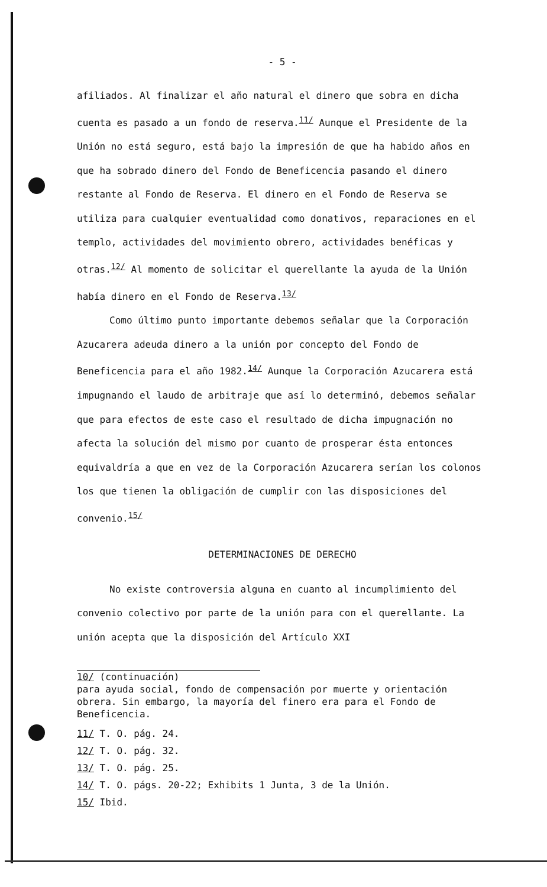- 5 -
afiliados. Al finalizar el año natural el dinero que sobra en dicha cuenta es pasado a un fondo de reserva.<sup>11/</sup> Aunque el Presidente de la Unión no está seguro, está bajo la impresión de que ha habido años en que ha sobrado dinero del Fondo de Beneficencia pasando el dinero restante al Fondo de Reserva. El dinero en el Fondo de Reserva se utiliza para cualquier eventualidad como donativos, reparaciones en el templo, actividades del movimiento obrero, actividades benéficas y otras.<sup>12/</sup> Al momento de solicitar el querellante la ayuda de la Unión había dinero en el Fondo de Reserva.<sup>13/</sup>
Como último punto importante debemos señalar que la Corporación Azucarera adeuda dinero a la unión por concepto del Fondo de Beneficencia para el año 1982.<sup>14/</sup> Aunque la Corporación Azucarera está impugnando el laudo de arbitraje que así lo determinó, debemos señalar que para efectos de este caso el resultado de dicha impugnación no afecta la solución del mismo por cuanto de prosperar ésta entonces equivaldría a que en vez de la Corporación Azucarera serían los colonos los que tienen la obligación de cumplir con las disposiciones del convenio.<sup>15/</sup>
DETERMINACIONES DE DERECHO
No existe controversia alguna en cuanto al incumplimiento del convenio colectivo por parte de la unión para con el querellante. La unión acepta que la disposición del Artículo XXI
10/ (continuación)
para ayuda social, fondo de compensación por muerte y orientación obrera. Sin embargo, la mayoría del finero era para el Fondo de Beneficencia.
11/ T. O. pág. 24.
12/ T. O. pág. 32.
13/ T. O. pág. 25.
14/ T. O. págs. 20-22; Exhibits 1 Junta, 3 de la Unión.
15/ Ibid.